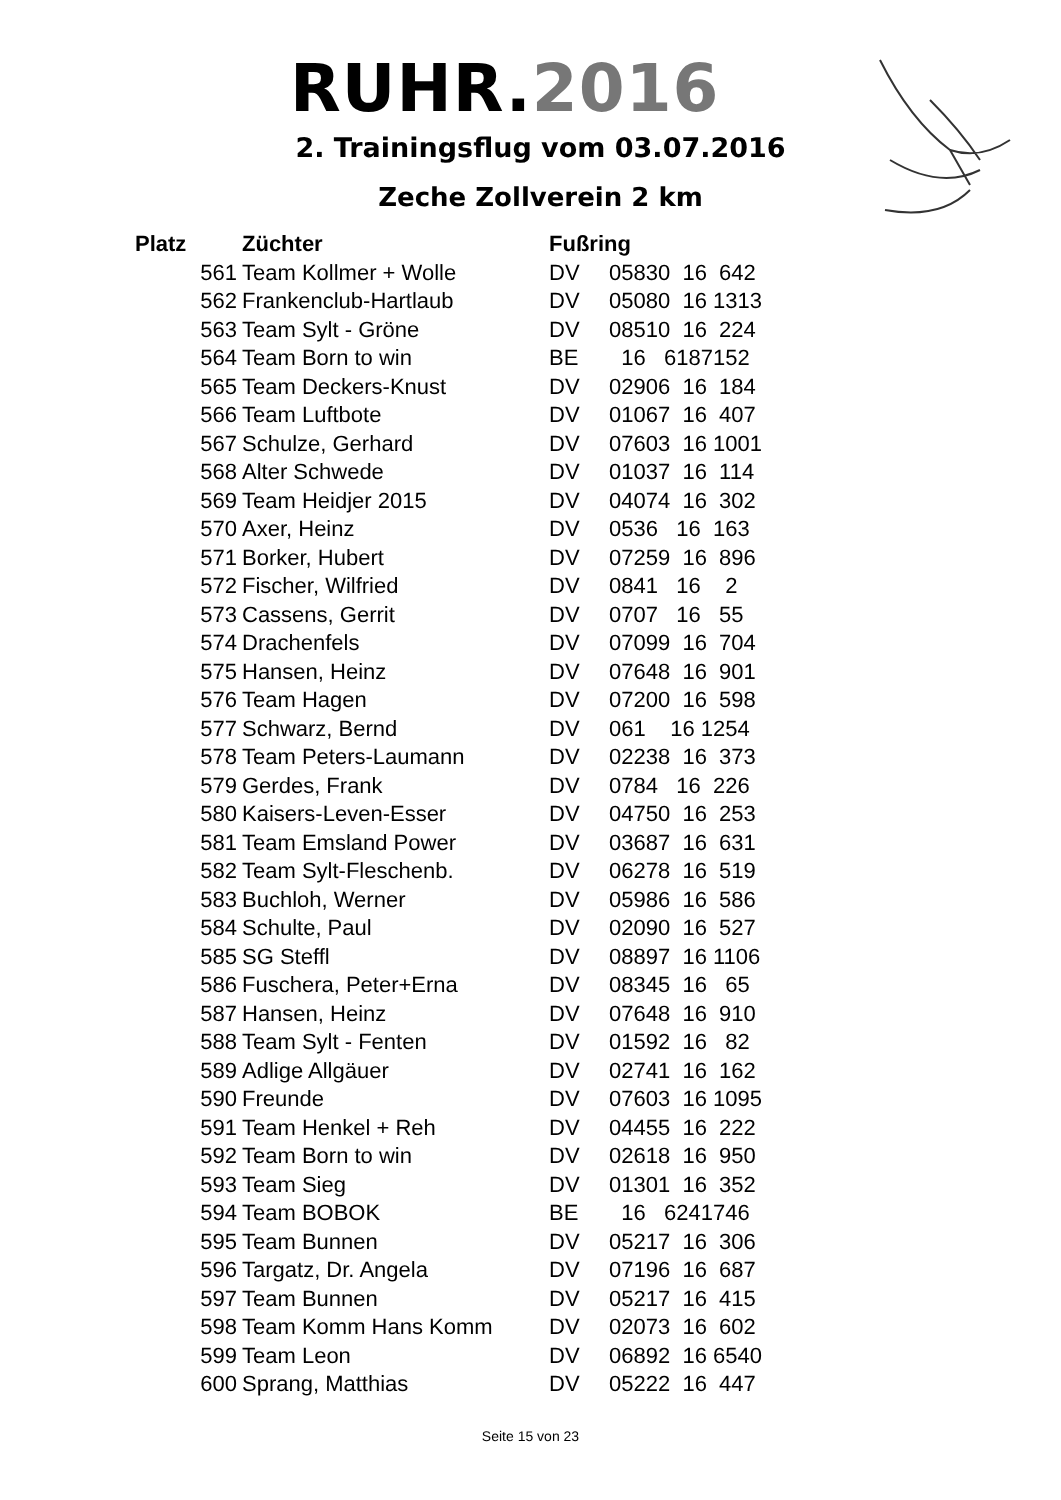RUHR.2016
2. Trainingsflug vom 03.07.2016
Zeche Zollverein 2 km
| Platz | Züchter | Fußring | |
| --- | --- | --- | --- |
| 561 | Team Kollmer + Wolle | DV | 05830 16 642 |
| 562 | Frankenclub-Hartlaub | DV | 05080 16 1313 |
| 563 | Team Sylt - Gröne | DV | 08510 16 224 |
| 564 | Team Born to win | BE | 16 6187152 |
| 565 | Team Deckers-Knust | DV | 02906 16 184 |
| 566 | Team Luftbote | DV | 01067 16 407 |
| 567 | Schulze, Gerhard | DV | 07603 16 1001 |
| 568 | Alter Schwede | DV | 01037 16 114 |
| 569 | Team Heidjer 2015 | DV | 04074 16 302 |
| 570 | Axer, Heinz | DV | 0536 16 163 |
| 571 | Borker, Hubert | DV | 07259 16 896 |
| 572 | Fischer, Wilfried | DV | 0841 16 2 |
| 573 | Cassens, Gerrit | DV | 0707 16 55 |
| 574 | Drachenfels | DV | 07099 16 704 |
| 575 | Hansen, Heinz | DV | 07648 16 901 |
| 576 | Team Hagen | DV | 07200 16 598 |
| 577 | Schwarz, Bernd | DV | 061 16 1254 |
| 578 | Team Peters-Laumann | DV | 02238 16 373 |
| 579 | Gerdes, Frank | DV | 0784 16 226 |
| 580 | Kaisers-Leven-Esser | DV | 04750 16 253 |
| 581 | Team Emsland Power | DV | 03687 16 631 |
| 582 | Team Sylt-Fleschenb. | DV | 06278 16 519 |
| 583 | Buchloh, Werner | DV | 05986 16 586 |
| 584 | Schulte, Paul | DV | 02090 16 527 |
| 585 | SG Steffl | DV | 08897 16 1106 |
| 586 | Fuschera, Peter+Erna | DV | 08345 16 65 |
| 587 | Hansen, Heinz | DV | 07648 16 910 |
| 588 | Team Sylt - Fenten | DV | 01592 16 82 |
| 589 | Adlige Allgäuer | DV | 02741 16 162 |
| 590 | Freunde | DV | 07603 16 1095 |
| 591 | Team Henkel + Reh | DV | 04455 16 222 |
| 592 | Team Born to win | DV | 02618 16 950 |
| 593 | Team Sieg | DV | 01301 16 352 |
| 594 | Team BOBOK | BE | 16 6241746 |
| 595 | Team Bunnen | DV | 05217 16 306 |
| 596 | Targatz, Dr. Angela | DV | 07196 16 687 |
| 597 | Team Bunnen | DV | 05217 16 415 |
| 598 | Team Komm Hans Komm | DV | 02073 16 602 |
| 599 | Team Leon | DV | 06892 16 6540 |
| 600 | Sprang, Matthias | DV | 05222 16 447 |
Seite 15 von 23